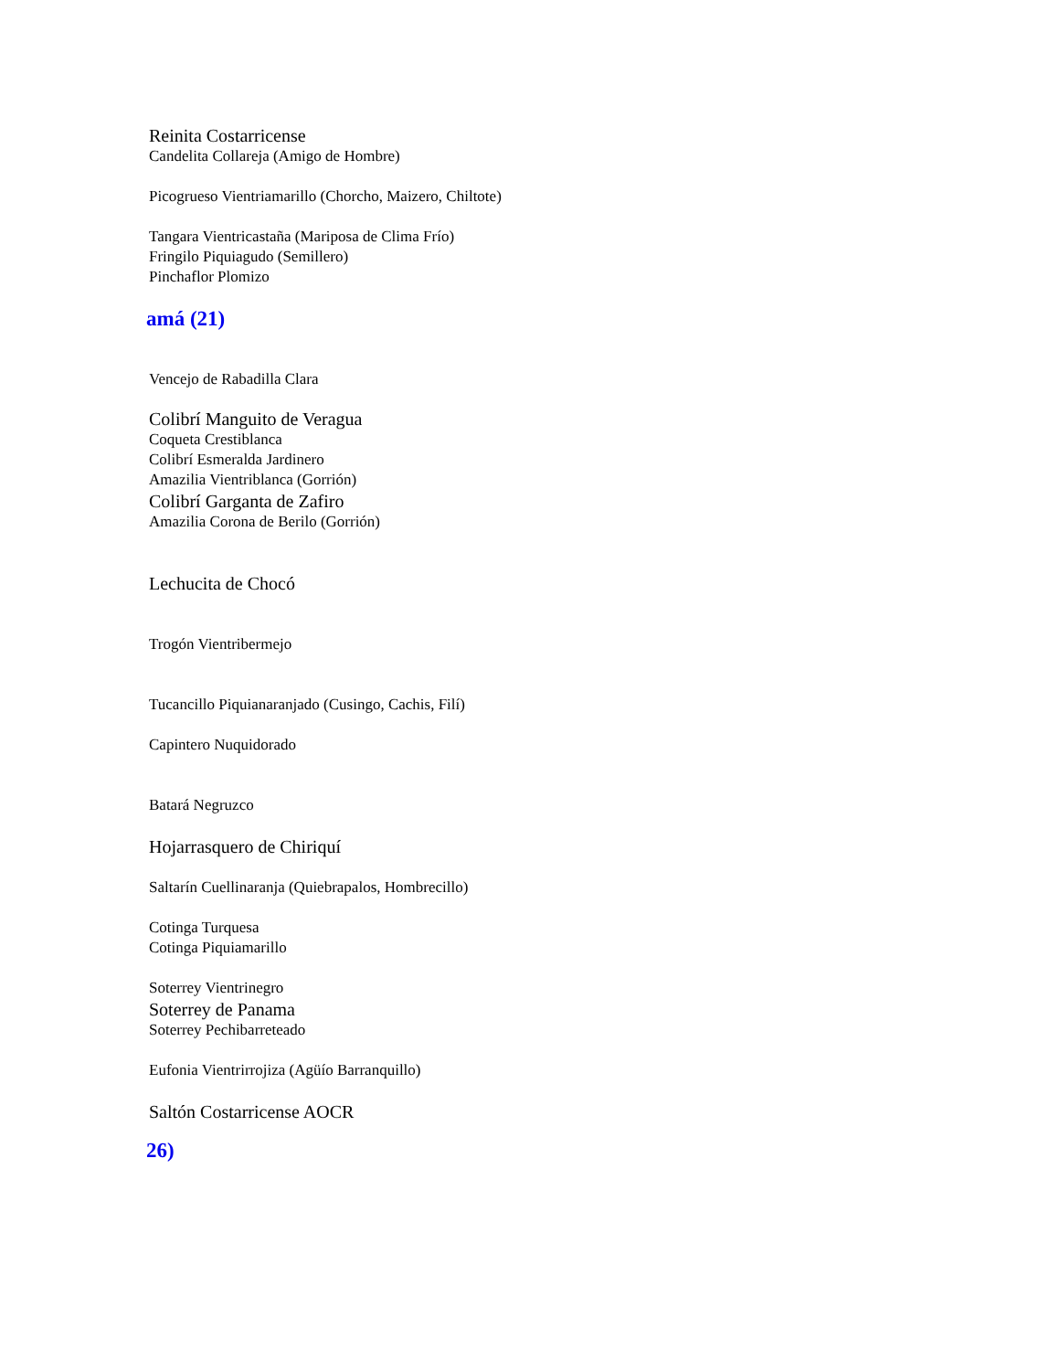Reinita Costarricense
Candelita Collareja (Amigo de Hombre)
Picogrueso Vientriamarillo (Chorcho, Maizero, Chiltote)
Tangara Vientricastaña (Mariposa de Clima Frío)
Fringilo Piquiagudo (Semillero)
Pinchaflor Plomizo
amá (21)
Vencejo de Rabadilla Clara
Colibrí Manguito de Veragua
Coqueta Crestiblanca
Colibrí Esmeralda Jardinero
Amazilia Vientriblanca (Gorrión)
Colibrí Garganta de Zafiro
Amazilia Corona de Berilo (Gorrión)
Lechucita de Chocó
Trogón Vientribermejo
Tucancillo Piquianaranjado (Cusingo, Cachis, Filí)
Capintero Nuquidorado
Batará Negruzco
Hojarrasquero de Chiriquí
Saltarín Cuellinaranja (Quiebrapalos, Hombrecillo)
Cotinga Turquesa
Cotinga Piquiamarillo
Soterrey Vientrinegro
Soterrey de Panama
Soterrey Pechibarreteado
Eufonia Vientrirrojiza (Agüío Barranquillo)
Saltón Costarricense AOCR
26)